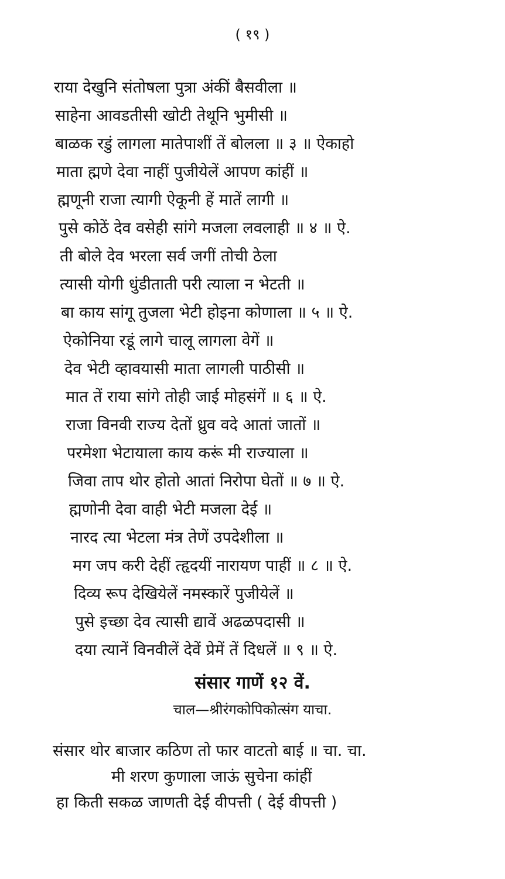( १९ )
राया देखुनि संतोषला पुत्रा अंकीं बैसवीला ॥
साहेना आवडतीसी खोटी तेथूनि भुमीसी ॥
बाळक रडुं लागला मातेपाशीं तें बोलला ॥ ३ ॥ ऐकाहो
माता ह्मणे देवा नाहीं पुजीयेलें आपण कांहीं ॥
ह्मणूनी राजा त्यागी ऐकूनी हें मातें लागी ॥
पुसे कोठें देव वसेही सांगे मजला लवलाही ॥ ४ ॥ ऐ.
ती बोले देव भरला सर्व जगीं तोची ठेला
त्यासी योगी धुंडीताती परी त्याला न भेटती ॥
बा काय सांगू तुजला भेटी होइना कोणाला ॥ ५ ॥ ऐ.
ऐकोनिया रडूं लागे चालू लागला वेगें ॥
देव भेटी व्हावयासी माता लागली पाठीसी ॥
मात तें राया सांगे तोही जाई मोहसंगें ॥ ६ ॥ ऐ.
राजा विनवी राज्य देतों ध्रुव वदे आतां जातों ॥
परमेशा भेटायाला काय करूं मी राज्याला ॥
जिवा ताप थोर होतो आतां निरोपा घेतों ॥ ७ ॥ ऐ.
ह्मणोनी देवा वाही भेटी मजला देई ॥
नारद त्या भेटला मंत्र तेणें उपदेशीला ॥
मग जप करी देहीं त्हृदयीं नारायण पाहीं ॥ ८ ॥ ऐ.
दिव्य रूप देखियेलें नमस्कारें पुजीयेलें ॥
पुसे इच्छा देव त्यासी द्यावें अढळपदासी ॥
दया त्यानें विनवीलें देवें प्रेमें तें दिधलें ॥ ९ ॥ ऐ.
संसार गाणें १२ वें.
चाल—श्रीरंगकोपिकोत्संग याचा.
संसार थोर बाजार कठिण तो फार वाटतो बाई ॥ चा. चा.
मी शरण कुणाला जाऊं सुचेना कांहीं
हा किती सकळ जाणती देई वीपत्ती ( देई वीपत्ती )